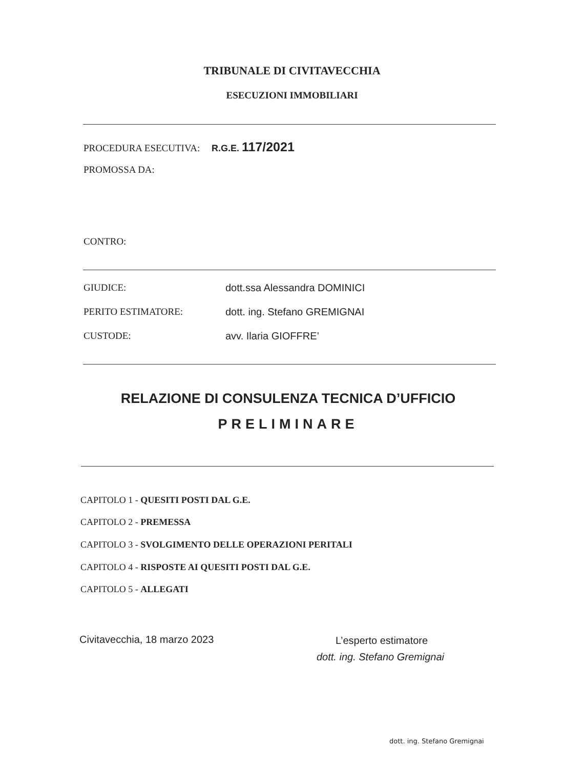TRIBUNALE DI CIVITAVECCHIA
ESECUZIONI IMMOBILIARI
PROCEDURA ESECUTIVA: R.G.E. 117/2021
PROMOSSA DA:
CONTRO:
GIUDICE: dott.ssa Alessandra DOMINICI
PERITO ESTIMATORE: dott. ing. Stefano GREMIGNAI
CUSTODE: avv. Ilaria GIOFFRE’
RELAZIONE DI CONSULENZA TECNICA D’UFFICIO
PRELIMINARE
CAPITOLO 1 - QUESITI POSTI DAL G.E.
CAPITOLO 2 - PREMESSA
CAPITOLO 3 - SVOLGIMENTO DELLE OPERAZIONI PERITALI
CAPITOLO 4 - RISPOSTE AI QUESITI POSTI DAL G.E.
CAPITOLO 5 - ALLEGATI
Civitavecchia, 18 marzo 2023 L’esperto estimatore
dott. ing. Stefano Gremignai
dott. ing. Stefano Gremignai